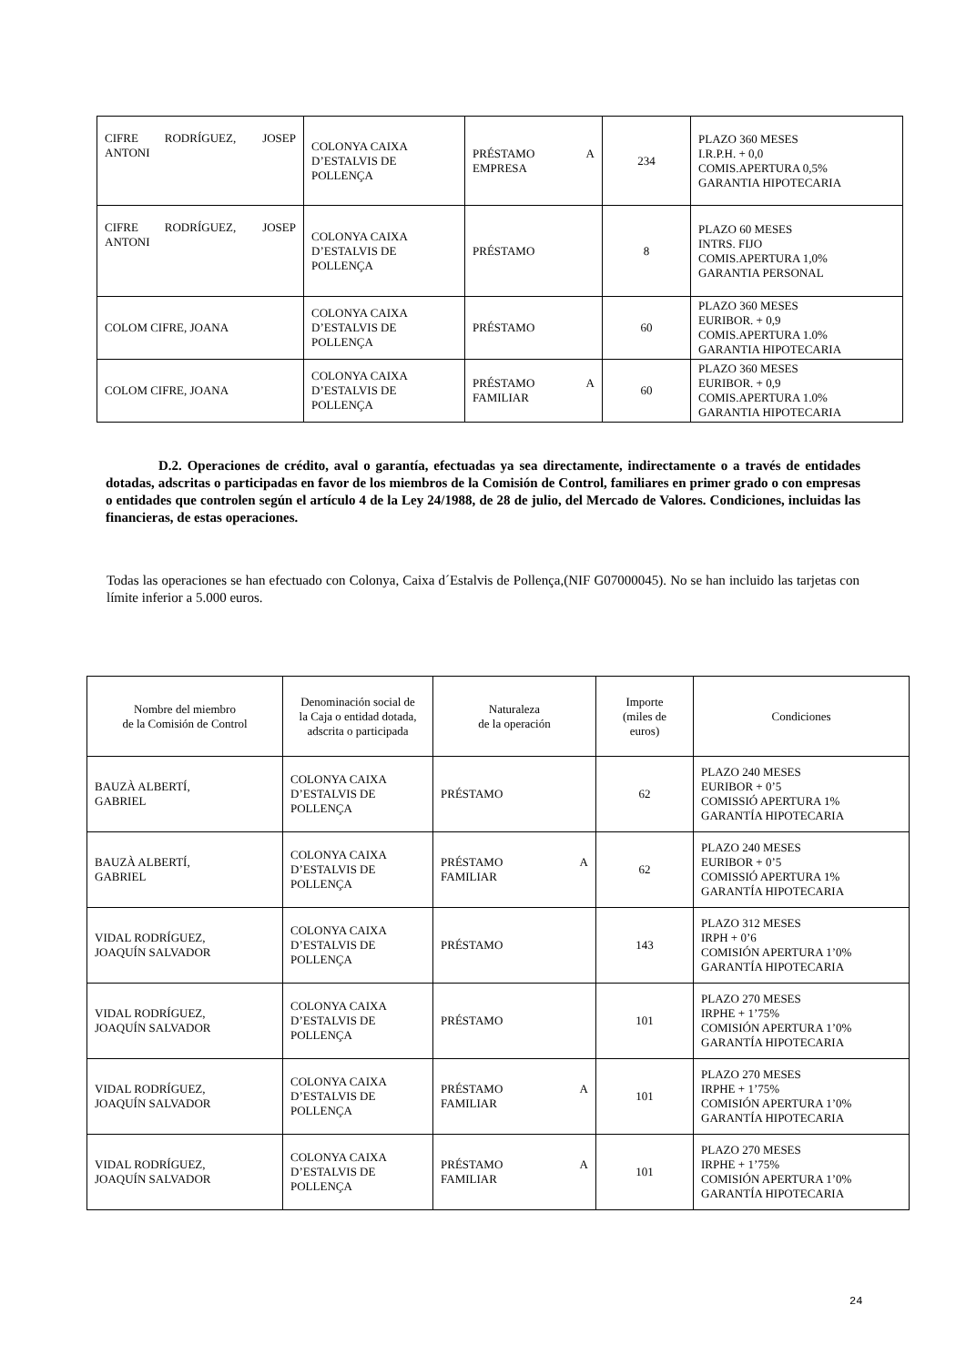| CIFRE RODRÍGUEZ, JOSEP ANTONI | COLONYA CAIXA D’ESTALVIS DE POLLENÇA | PRÉSTAMO A EMPRESA | 234 | PLAZO 360 MESES I.R.P.H. + 0,0 COMIS.APERTURA 0,5% GARANTIA HIPOTECARIA |
| CIFRE RODRÍGUEZ, JOSEP ANTONI | COLONYA CAIXA D’ESTALVIS DE POLLENÇA | PRÉSTAMO | 8 | PLAZO 60 MESES INTRS. FIJO COMIS.APERTURA 1,0% GARANTIA PERSONAL |
| COLOM CIFRE, JOANA | COLONYA CAIXA D’ESTALVIS DE POLLENÇA | PRÉSTAMO | 60 | PLAZO 360 MESES EURIBOR. + 0,9 COMIS.APERTURA 1.0% GARANTIA HIPOTECARIA |
| COLOM CIFRE, JOANA | COLONYA CAIXA D’ESTALVIS DE POLLENÇA | PRÉSTAMO A FAMILIAR | 60 | PLAZO 360 MESES EURIBOR. + 0,9 COMIS.APERTURA 1.0% GARANTIA HIPOTECARIA |
D.2. Operaciones de crédito, aval o garantía, efectuadas ya sea directamente, indirectamente o a través de entidades dotadas, adscritas o participadas en favor de los miembros de la Comisión de Control, familiares en primer grado o con empresas o entidades que controlen según el artículo 4 de la Ley 24/1988, de 28 de julio, del Mercado de Valores. Condiciones, incluidas las financieras, de estas operaciones.
Todas las operaciones se han efectuado con Colonya, Caixa d´Estalvis de Pollença,(NIF G07000045). No se han incluido las tarjetas con límite inferior a 5.000 euros.
| Nombre del miembro de la Comisión de Control | Denominación social de la Caja o entidad dotada, adscrita o participada | Naturaleza de la operación | Importe (miles de euros) | Condiciones |
| --- | --- | --- | --- | --- |
| BAUZÀ ALBERTÍ, GABRIEL | COLONYA CAIXA D’ESTALVIS DE POLLENÇA | PRÉSTAMO | 62 | PLAZO 240 MESES EURIBOR + 0’5 COMISSIÓ APERTURA 1% GARANTÍA HIPOTECARIA |
| BAUZÀ ALBERTÍ, GABRIEL | COLONYA CAIXA D’ESTALVIS DE POLLENÇA | PRÉSTAMO A FAMILIAR | 62 | PLAZO 240 MESES EURIBOR + 0’5 COMISSIÓ APERTURA 1% GARANTÍA HIPOTECARIA |
| VIDAL RODRÍGUEZ, JOAQUÍN SALVADOR | COLONYA CAIXA D’ESTALVIS DE POLLENÇA | PRÉSTAMO | 143 | PLAZO 312 MESES IRPH + 0’6 COMISIÓN APERTURA 1’0% GARANTÍA HIPOTECARIA |
| VIDAL RODRÍGUEZ, JOAQUÍN SALVADOR | COLONYA CAIXA D’ESTALVIS DE POLLENÇA | PRÉSTAMO | 101 | PLAZO 270 MESES IRPHE + 1’75% COMISIÓN APERTURA 1’0% GARANTÍA HIPOTECARIA |
| VIDAL RODRÍGUEZ, JOAQUÍN SALVADOR | COLONYA CAIXA D’ESTALVIS DE POLLENÇA | PRÉSTAMO A FAMILIAR | 101 | PLAZO 270 MESES IRPHE + 1’75% COMISIÓN APERTURA 1’0% GARANTÍA HIPOTECARIA |
| VIDAL RODRÍGUEZ, JOAQUÍN SALVADOR | COLONYA CAIXA D’ESTALVIS DE POLLENÇA | PRÉSTAMO A FAMILIAR | 101 | PLAZO 270 MESES IRPHE + 1’75% COMISIÓN APERTURA 1’0% GARANTÍA HIPOTECARIA |
24